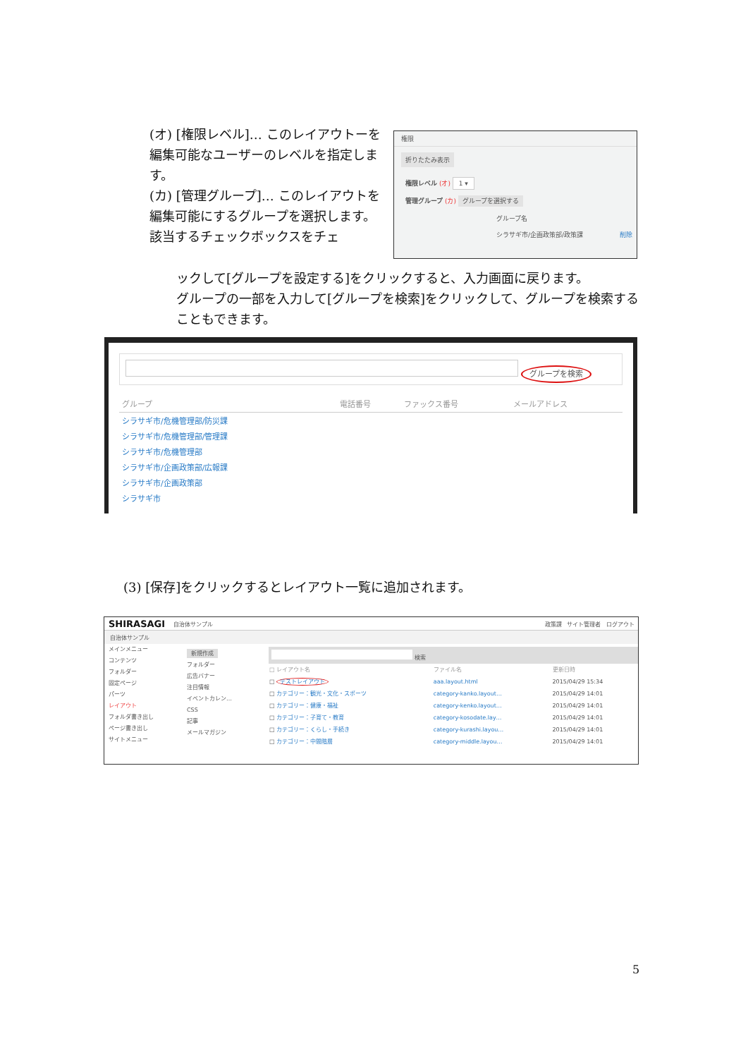(オ) [権限レベル]… このレイアウトーを編集可能なユーザーのレベルを指定します。
(カ) [管理グループ]… このレイアウトを編集可能にするグループを選択します。
該当するチェックボックスをチェ
権限
折りたたみ表示
権限レベル (オ) 1 ▾
管理グループ (カ) グループを選択する
グループ名
シラサギ市/企画政策部/政策課 削除
ックして[グループを設定する]をクリックすると、入力画面に戻ります。
グループの一部を入力して[グループを検索]をクリックして、グループを検索することもできます。
グループを検索
| グループ | 電話番号 | ファックス番号 | メールアドレス |
| --- | --- | --- | --- |
| シラサギ市/危機管理部/防災課 | | | |
| シラサギ市/危機管理部/管理課 | | | |
| シラサギ市/危機管理部 | | | |
| シラサギ市/企画政策部/広報課 | | | |
| シラサギ市/企画政策部 | | | |
| シラサギ市 | | | |
(3) [保存]をクリックするとレイアウト一覧に追加されます。
SHIRASAGI 自治体サンプル 政策課 サイト管理者 ログアウト
自治体サンプル
メインメニュー
コンテンツ
フォルダー
固定ページ
パーツ
レイアウト
フォルダ書き出し
ページ書き出し
サイトメニュー
新規作成
フォルダー
広告バナー
注目情報
イベントカレン…
CSS
記事
メールマガジン
検索
| □ レイアウト名 | ファイル名 | 更新日時 |
| □ テストレイアウト | aaa.layout.html | 2015/04/29 15:34 |
| □ カテゴリー：観光・文化・スポーツ | category-kanko.layout… | 2015/04/29 14:01 |
| □ カテゴリー：健康・福祉 | category-kenko.layout… | 2015/04/29 14:01 |
| □ カテゴリー：子育て・教育 | category-kosodate.lay… | 2015/04/29 14:01 |
| □ カテゴリー：くらし・手続き | category-kurashi.layou… | 2015/04/29 14:01 |
| □ カテゴリー：中間階層 | category-middle.layou… | 2015/04/29 14:01 |
5